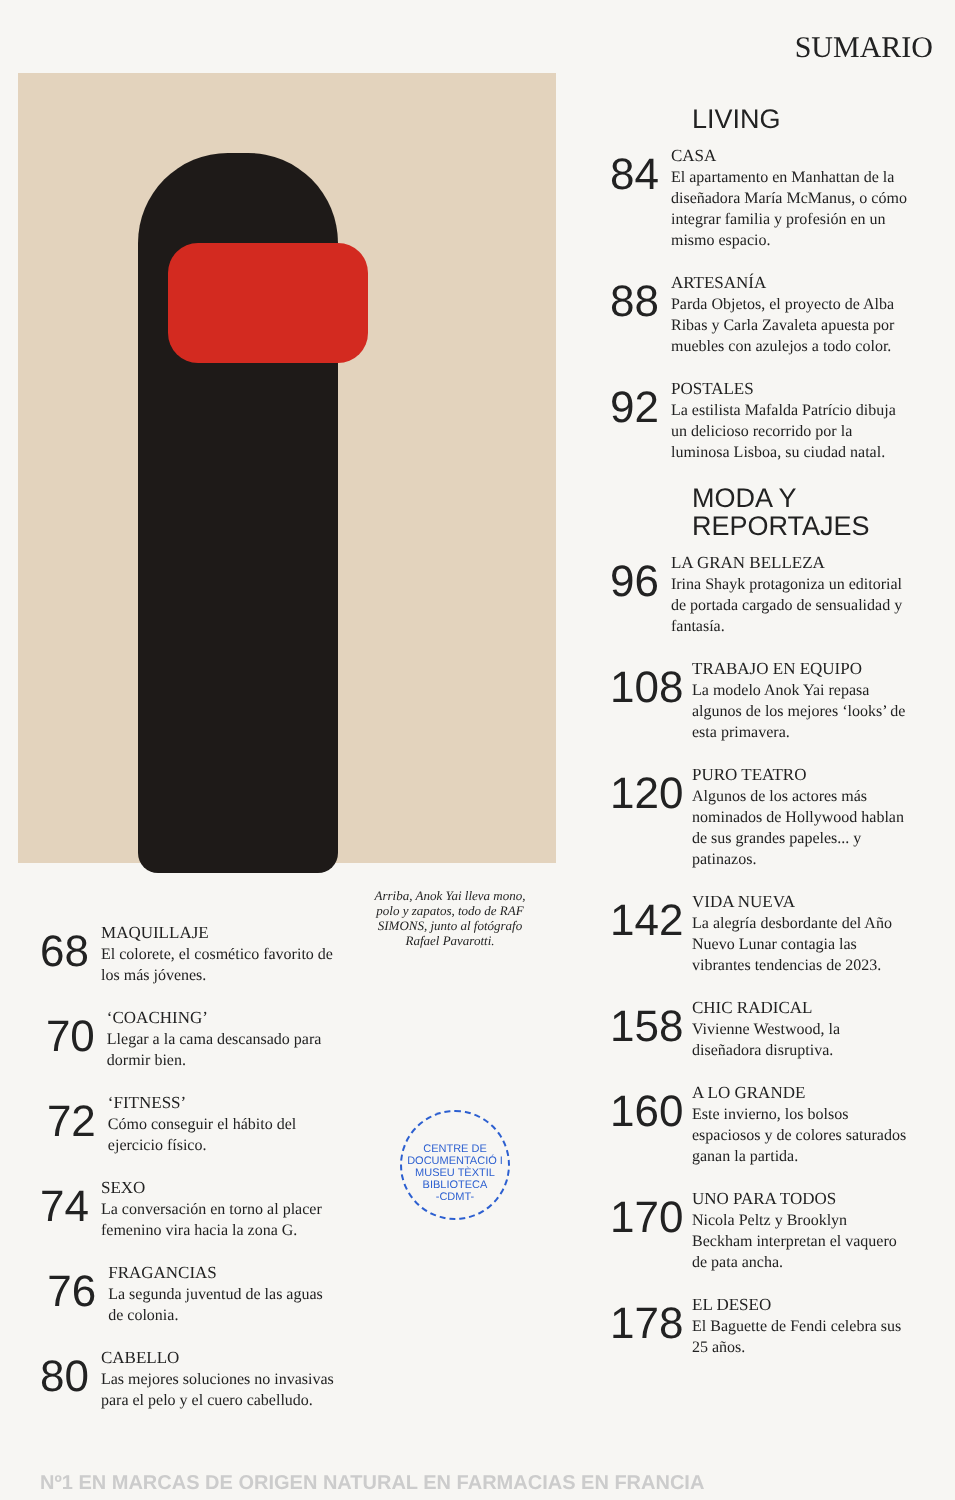SUMARIO
LIVING
84
CASA
El apartamento en Manhattan de la diseñadora María McManus, o cómo integrar familia y profesión en un mismo espacio.
88
ARTESANÍA
Parda Objetos, el proyecto de Alba Ribas y Carla Zavaleta apuesta por muebles con azulejos a todo color.
92
POSTALES
La estilista Mafalda Patrício dibuja un delicioso recorrido por la luminosa Lisboa, su ciudad natal.
MODA Y
REPORTAJES
96
LA GRAN BELLEZA
Irina Shayk protagoniza un editorial de portada cargado de sensualidad y fantasía.
108
TRABAJO EN EQUIPO
La modelo Anok Yai repasa algunos de los mejores ‘looks’ de esta primavera.
120
PURO TEATRO
Algunos de los actores más nominados de Hollywood hablan de sus grandes papeles... y patinazos.
142
VIDA NUEVA
La alegría desbordante del Año Nuevo Lunar contagia las vibrantes tendencias de 2023.
158
CHIC RADICAL
Vivienne Westwood, la diseñadora disruptiva.
160
A LO GRANDE
Este invierno, los bolsos espaciosos y de colores saturados ganan la partida.
170
UNO PARA TODOS
Nicola Peltz y Brooklyn Beckham interpretan el vaquero de pata ancha.
178
EL DESEO
El Baguette de Fendi celebra sus 25 años.
Arriba, Anok Yai lleva mono, polo y zapatos, todo de RAF SIMONS, junto al fotógrafo Rafael Pavarotti.
68
MAQUILLAJE
El colorete, el cosmético favorito de los más jóvenes.
70
‘COACHING’
Llegar a la cama descansado para dormir bien.
72
‘FITNESS’
Cómo conseguir el hábito del ejercicio físico.
74
SEXO
La conversación en torno al placer femenino vira hacia la zona G.
76
FRAGANCIAS
La segunda juventud de las aguas de colonia.
80
CABELLO
Las mejores soluciones no invasivas para el pelo y el cuero cabelludo.
CENTRE DE DOCUMENTACIÓ I MUSEU TÈXTIL
BIBLIOTECA
-CDMT-
Nº1 EN MARCAS DE ORIGEN NATURAL EN FARMACIAS EN FRANCIA